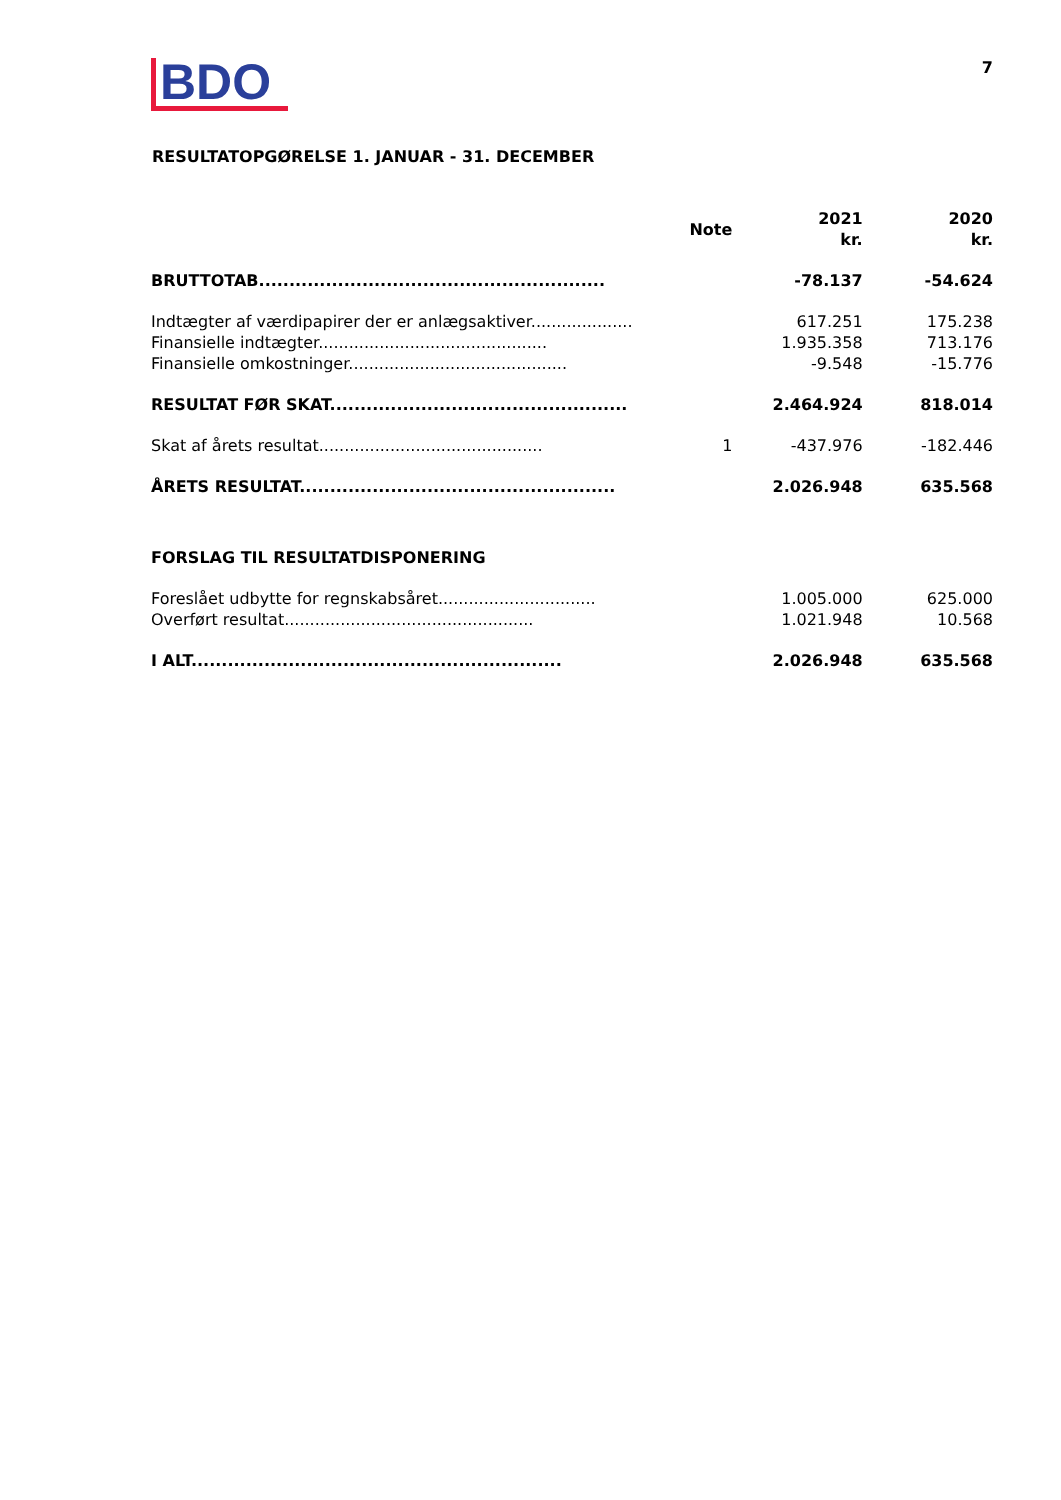BDO
7
RESULTATOPGØRELSE 1. JANUAR - 31. DECEMBER
| | Note | 2021 kr. | 2020 kr. |
| --- | --- | --- | --- |
| BRUTTOTAB......................................................... | | -78.137 | -54.624 |
| Indtægter af værdipapirer der er anlægsaktiver.................... | | 617.251 | 175.238 |
| Finansielle indtægter............................................. | | 1.935.358 | 713.176 |
| Finansielle omkostninger........................................... | | -9.548 | -15.776 |
| RESULTAT FØR SKAT................................................. | | 2.464.924 | 818.014 |
| Skat af årets resultat............................................ | 1 | -437.976 | -182.446 |
| ÅRETS RESULTAT.................................................... | | 2.026.948 | 635.568 |
| FORSLAG TIL RESULTATDISPONERING | | | |
| Foreslået udbytte for regnskabsåret............................... | | 1.005.000 | 625.000 |
| Overført resultat................................................. | | 1.021.948 | 10.568 |
| I ALT............................................................. | | 2.026.948 | 635.568 |